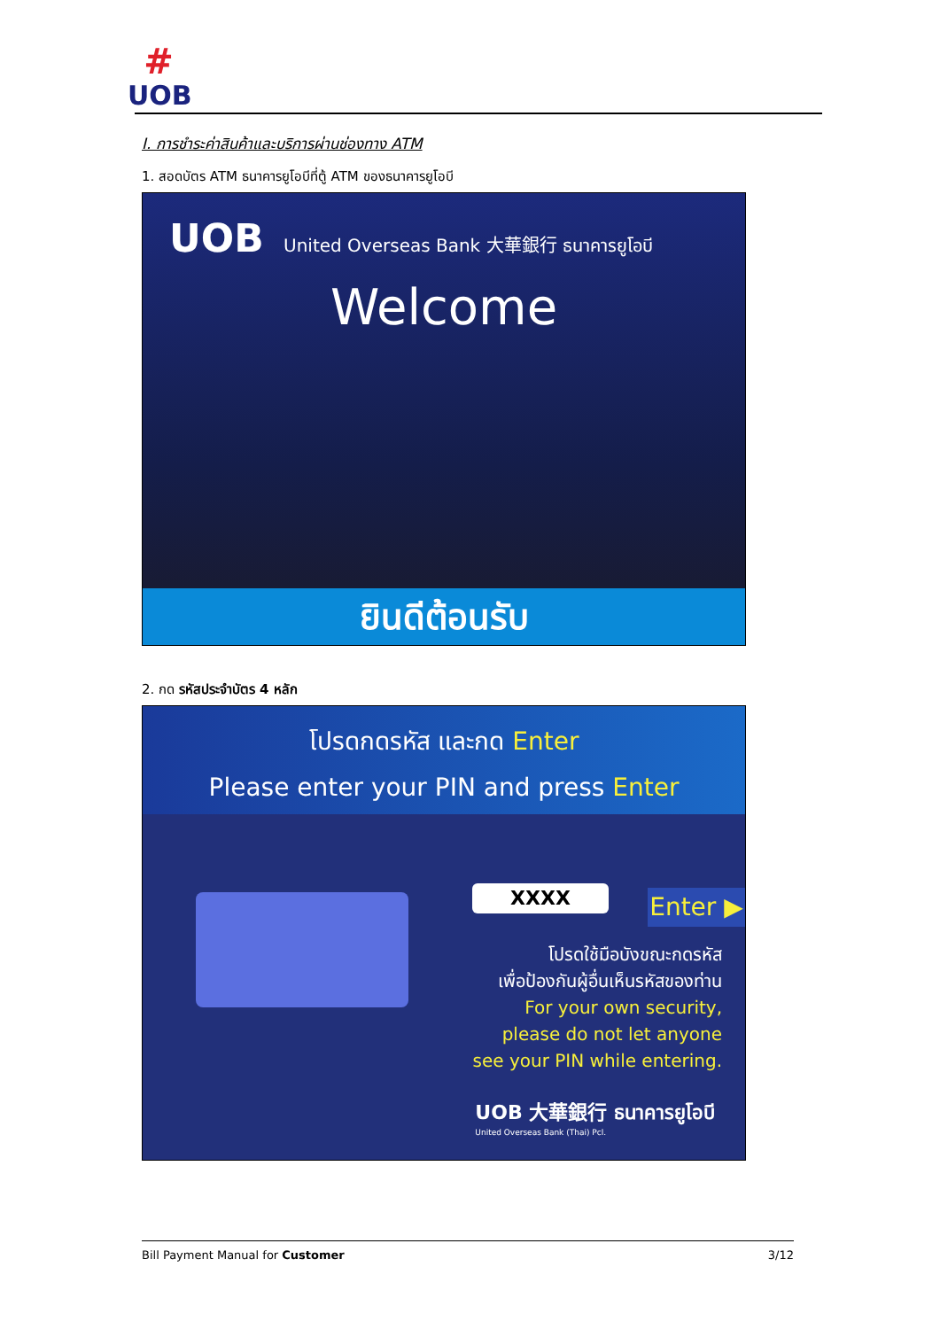#
UOB
I. การชำระค่าสินค้าและบริการผ่านช่องทาง ATM
1. สอดบัตร ATM ธนาคารยูโอบีที่ตู้ ATM ของธนาคารยูโอบี
UOB United Overseas Bank 大華銀行 ธนาคารยูโอบี
Welcome
ยินดีต้อนรับ
2. กด รหัสประจำบัตร 4 หลัก
โปรดกดรหัส และกด Enter
Please enter your PIN and press Enter
XXXX
Enter ▶
โปรดใช้มือบังขณะกดรหัส
เพื่อป้องกันผู้อื่นเห็นรหัสของท่าน
For your own security,
please do not let anyone
see your PIN while entering.
UOB 大華銀行 ธนาคารยูโอบี
United Overseas Bank (Thai) Pcl.
Bill Payment Manual for Customer 3/12